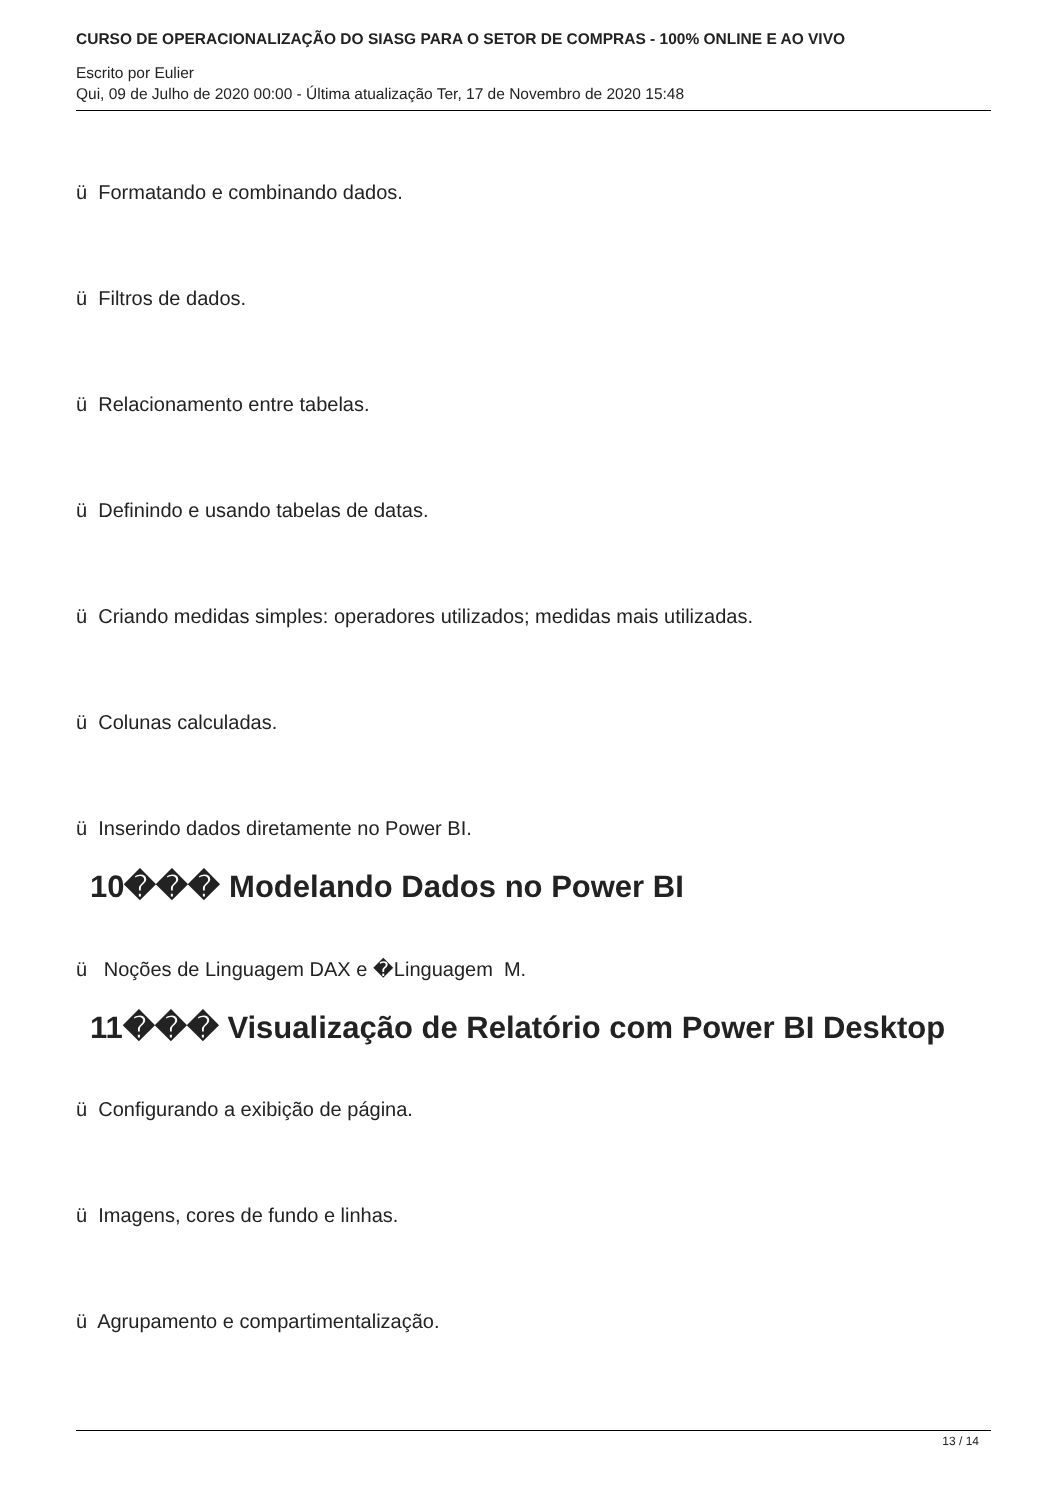CURSO DE OPERACIONALIZAÇÃO DO SIASG PARA O SETOR DE COMPRAS - 100% ONLINE E AO VIVO
Escrito por Eulier
Qui, 09 de Julho de 2020 00:00 - Última atualização Ter, 17 de Novembro de 2020 15:48
ü Formatando e combinando dados.
ü Filtros de dados.
ü Relacionamento entre tabelas.
ü Definindo e usando tabelas de datas.
ü Criando medidas simples: operadores utilizados; medidas mais utilizadas.
ü Colunas calculadas.
ü Inserindo dados diretamente no Power BI.
10��� Modelando Dados no Power BI
ü Noções de Linguagem DAX e �Linguagem M.
11��� Visualização de Relatório com Power BI Desktop
ü Configurando a exibição de página.
ü Imagens, cores de fundo e linhas.
ü Agrupamento e compartimentalização.
13 / 14